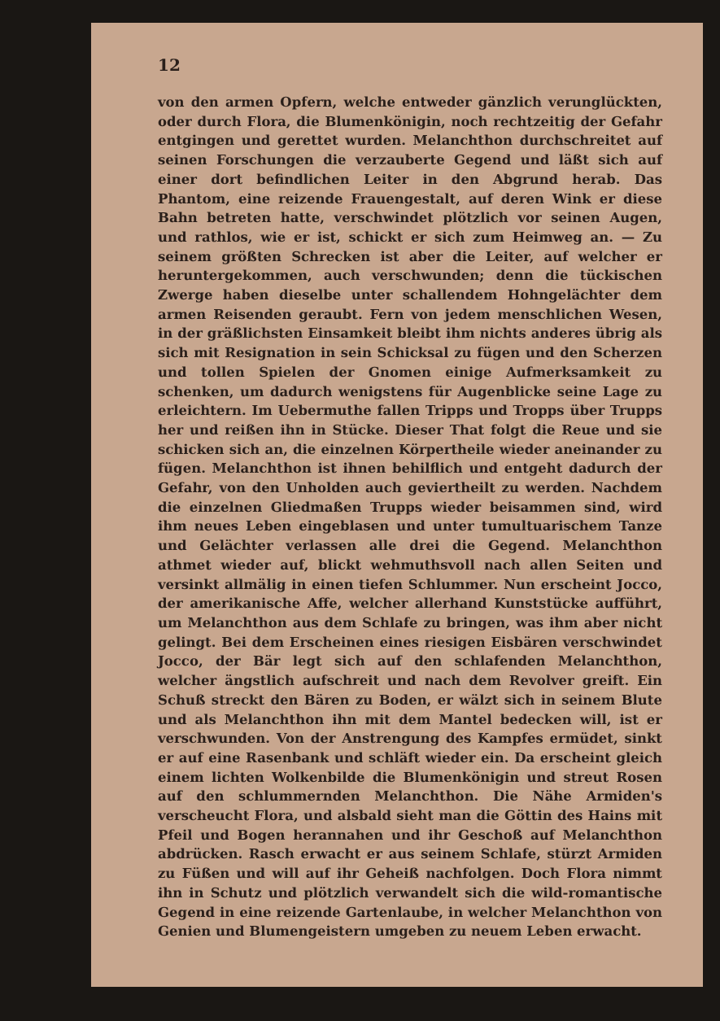12
von den armen Opfern, welche entweder gänzlich verunglückten, oder durch Flora, die Blumenkönigin, noch rechtzeitig der Gefahr entgingen und gerettet wurden. Melanchthon durchschreitet auf seinen Forschungen die verzauberte Gegend und läßt sich auf einer dort befindlichen Leiter in den Abgrund herab. Das Phantom, eine reizende Frauengestalt, auf deren Wink er diese Bahn betreten hatte, verschwindet plötzlich vor seinen Augen, und rathlos, wie er ist, schickt er sich zum Heimweg an. — Zu seinem größten Schrecken ist aber die Leiter, auf welcher er heruntergekommen, auch verschwunden; denn die tückischen Zwerge haben dieselbe unter schallendem Hohngelächter dem armen Reisenden geraubt. Fern von jedem menschlichen Wesen, in der gräßlichsten Einsamkeit bleibt ihm nichts anderes übrig als sich mit Resignation in sein Schicksal zu fügen und den Scherzen und tollen Spielen der Gnomen einige Aufmerksamkeit zu schenken, um dadurch wenigstens für Augenblicke seine Lage zu erleichtern. Im Uebermuthe fallen Tripps und Tropps über Trupps her und reißen ihn in Stücke. Dieser That folgt die Reue und sie schicken sich an, die einzelnen Körpertheile wieder aneinander zu fügen. Melanchthon ist ihnen behilflich und entgeht dadurch der Gefahr, von den Unholden auch geviertheilt zu werden. Nachdem die einzelnen Gliedmaßen Trupps wieder beisammen sind, wird ihm neues Leben eingeblasen und unter tumultuarischem Tanze und Gelächter verlassen alle drei die Gegend. Melanchthon athmet wieder auf, blickt wehmuthsvoll nach allen Seiten und versinkt allmälig in einen tiefen Schlummer. Nun erscheint Jocco, der amerikanische Affe, welcher allerhand Kunststücke aufführt, um Melanchthon aus dem Schlafe zu bringen, was ihm aber nicht gelingt. Bei dem Erscheinen eines riesigen Eisbären verschwindet Jocco, der Bär legt sich auf den schlafenden Melanchthon, welcher ängstlich aufschreit und nach dem Revolver greift. Ein Schuß streckt den Bären zu Boden, er wälzt sich in seinem Blute und als Melanchthon ihn mit dem Mantel bedecken will, ist er verschwunden. Von der Anstrengung des Kampfes ermüdet, sinkt er auf eine Rasenbank und schläft wieder ein. Da erscheint gleich einem lichten Wolkenbilde die Blumenkönigin und streut Rosen auf den schlummernden Melanchthon. Die Nähe Armiden's verscheucht Flora, und alsbald sieht man die Göttin des Hains mit Pfeil und Bogen herannahen und ihr Geschoß auf Melanchthon abdrücken. Rasch erwacht er aus seinem Schlafe, stürzt Armiden zu Füßen und will auf ihr Geheiß nachfolgen. Doch Flora nimmt ihn in Schutz und plötzlich verwandelt sich die wild-romantische Gegend in eine reizende Gartenlaube, in welcher Melanchthon von Genien und Blumengeistern umgeben zu neuem Leben erwacht.